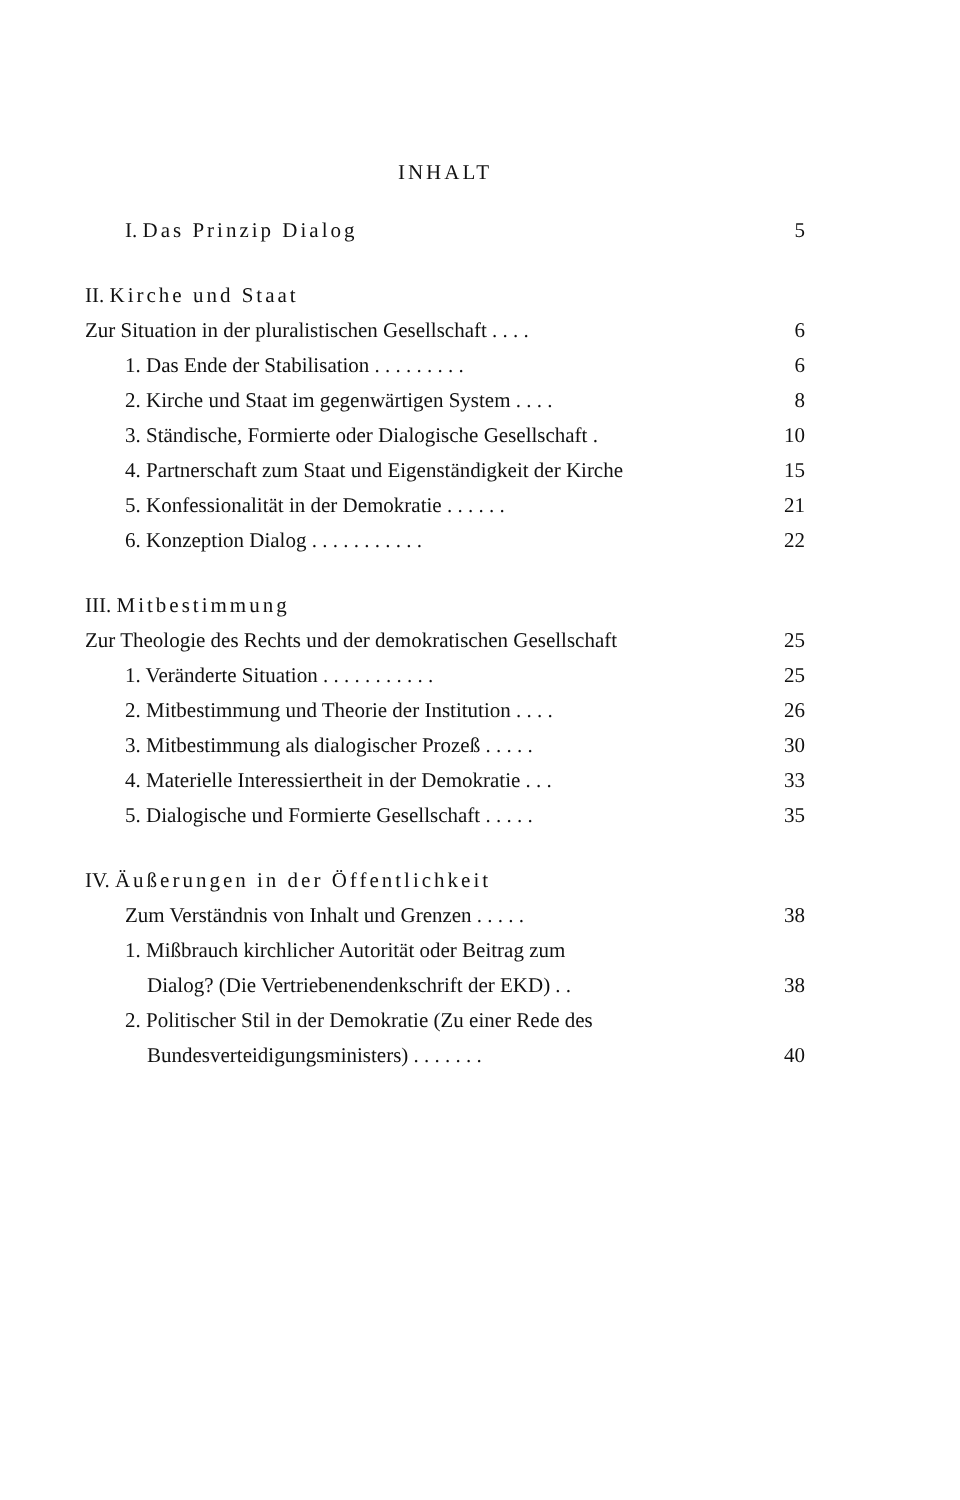INHALT
I. Das Prinzip Dialog 5
II. Kirche und Staat
Zur Situation in der pluralistischen Gesellschaft . . . . 6
1. Das Ende der Stabilisation . . . . . . . . . 6
2. Kirche und Staat im gegenwärtigen System . . . . 8
3. Ständische, Formierte oder Dialogische Gesellschaft . 10
4. Partnerschaft zum Staat und Eigenständigkeit der Kirche 15
5. Konfessionalität in der Demokratie . . . . . . 21
6. Konzeption Dialog . . . . . . . . . . . 22
III. Mitbestimmung
Zur Theologie des Rechts und der demokratischen Gesellschaft 25
1. Veränderte Situation . . . . . . . . . . . 25
2. Mitbestimmung und Theorie der Institution . . . . 26
3. Mitbestimmung als dialogischer Prozeß . . . . . 30
4. Materielle Interessiertheit in der Demokratie . . . 33
5. Dialogische und Formierte Gesellschaft . . . . . 35
IV. Äußerungen in der Öffentlichkeit
Zum Verständnis von Inhalt und Grenzen . . . . . 38
1. Mißbrauch kirchlicher Autorität oder Beitrag zum
Dialog? (Die Vertriebenendenkschrift der EKD) . . 38
2. Politischer Stil in der Demokratie (Zu einer Rede des
Bundesverteidigungsministers) . . . . . . . 40